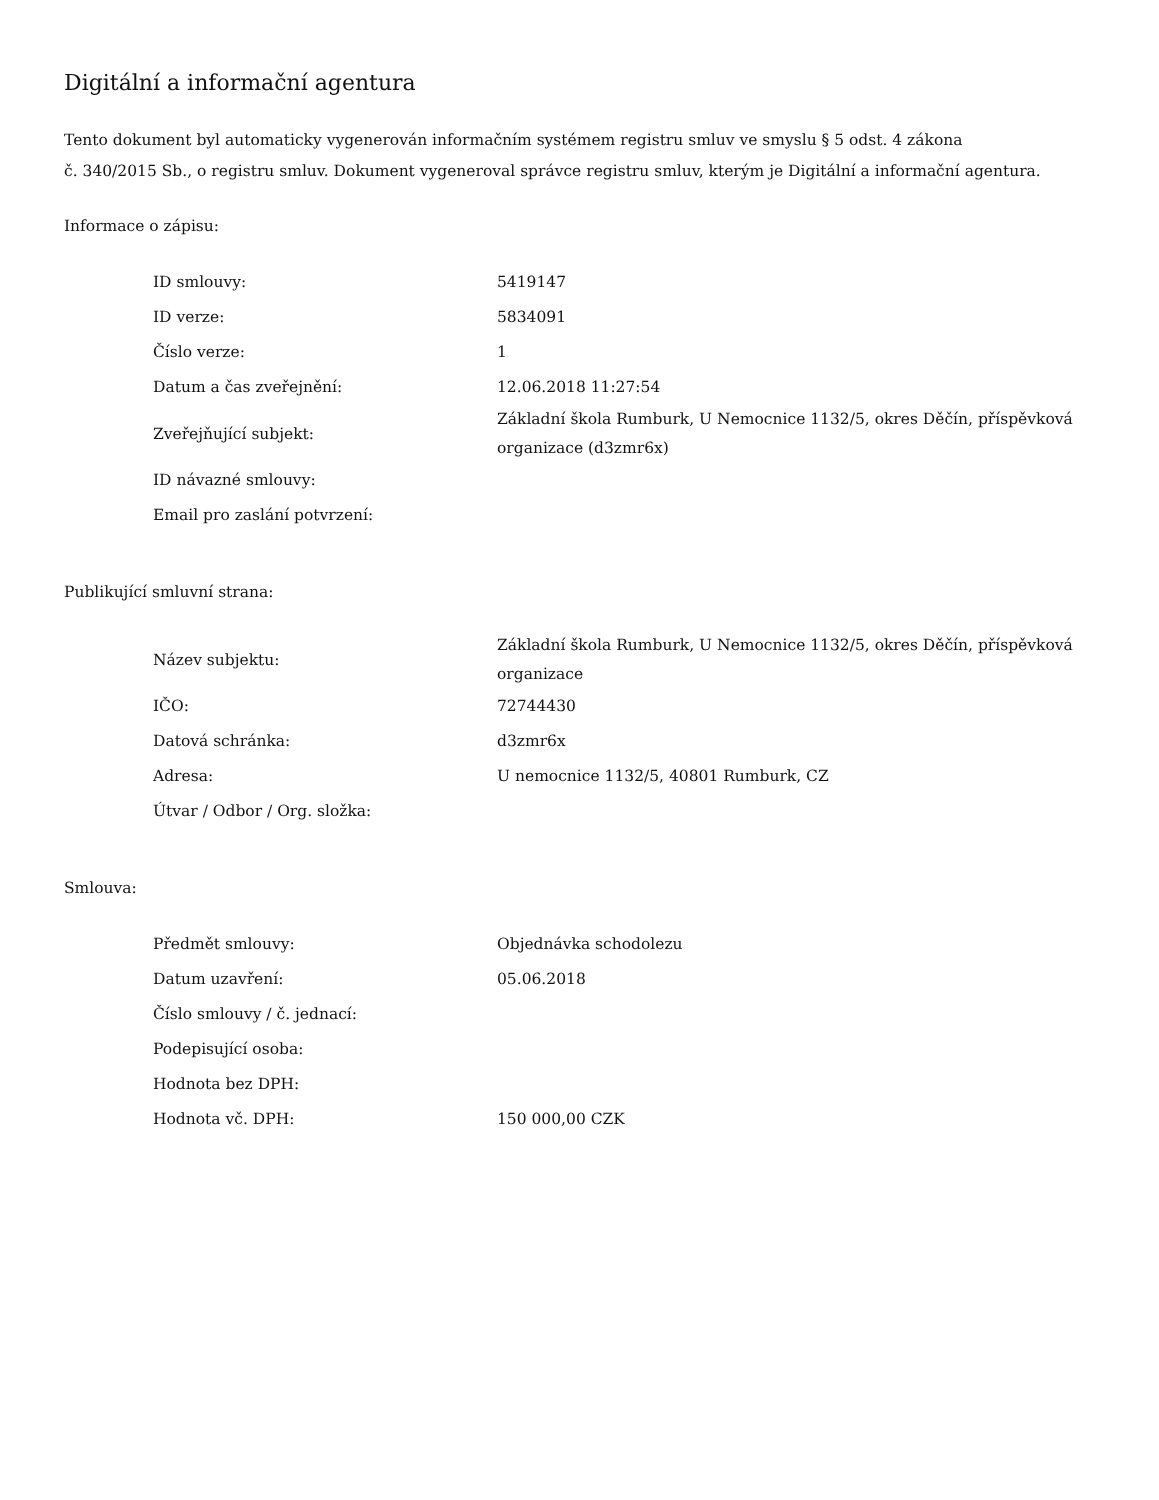Digitální a informační agentura
Tento dokument byl automaticky vygenerován informačním systémem registru smluv ve smyslu § 5 odst. 4 zákona
č. 340/2015 Sb., o registru smluv. Dokument vygeneroval správce registru smluv, kterým je Digitální a informační agentura.
Informace o zápisu:
| ID smlouvy: | 5419147 |
| ID verze: | 5834091 |
| Číslo verze: | 1 |
| Datum a čas zveřejnění: | 12.06.2018 11:27:54 |
| Zveřejňující subjekt: | Základní škola Rumburk, U Nemocnice 1132/5, okres Děčín, příspěvková organizace (d3zmr6x) |
| ID návazné smlouvy: | |
| Email pro zaslání potvrzení: | |
Publikující smluvní strana:
| Název subjektu: | Základní škola Rumburk, U Nemocnice 1132/5, okres Děčín, příspěvková organizace |
| IČO: | 72744430 |
| Datová schránka: | d3zmr6x |
| Adresa: | U nemocnice 1132/5, 40801 Rumburk, CZ |
| Útvar / Odbor / Org. složka: | |
Smlouva:
| Předmět smlouvy: | Objednávka schodolezu |
| Datum uzavření: | 05.06.2018 |
| Číslo smlouvy / č. jednací: | |
| Podepisující osoba: | |
| Hodnota bez DPH: | |
| Hodnota vč. DPH: | 150 000,00 CZK |